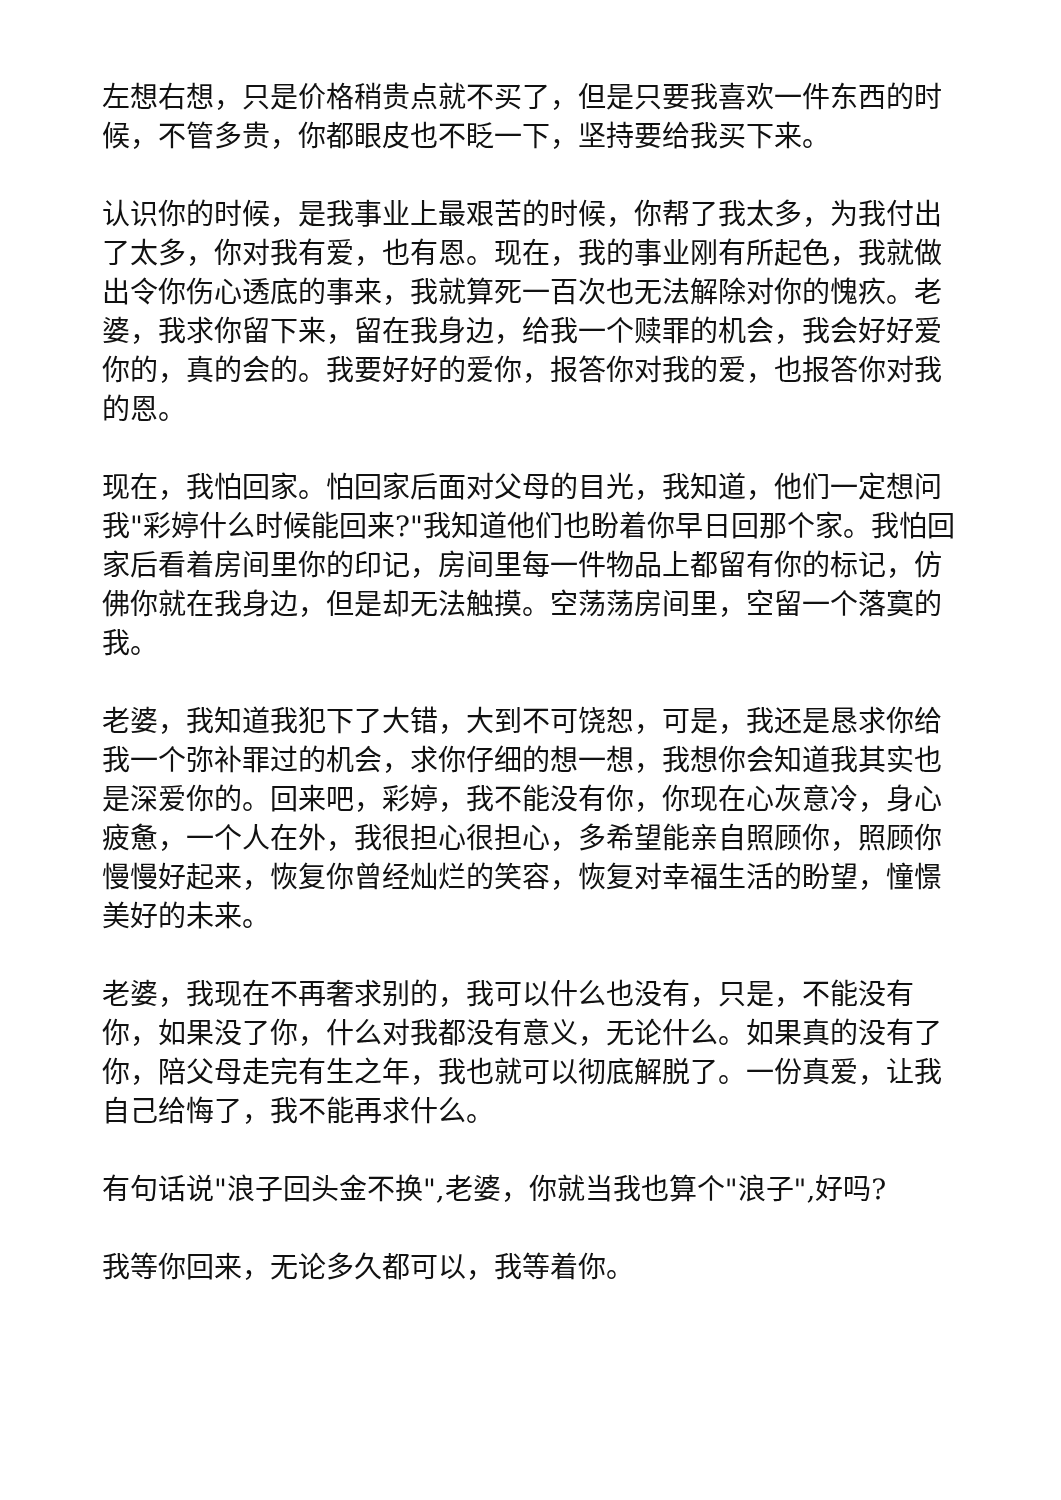左想右想，只是价格稍贵点就不买了，但是只要我喜欢一件东西的时候，不管多贵，你都眼皮也不眨一下，坚持要给我买下来。
认识你的时候，是我事业上最艰苦的时候，你帮了我太多，为我付出了太多，你对我有爱，也有恩。现在，我的事业刚有所起色，我就做出令你伤心透底的事来，我就算死一百次也无法解除对你的愧疚。老婆，我求你留下来，留在我身边，给我一个赎罪的机会，我会好好爱你的，真的会的。我要好好的爱你，报答你对我的爱，也报答你对我的恩。
现在，我怕回家。怕回家后面对父母的目光，我知道，他们一定想问我"彩婷什么时候能回来?"我知道他们也盼着你早日回那个家。我怕回家后看着房间里你的印记，房间里每一件物品上都留有你的标记，仿佛你就在我身边，但是却无法触摸。空荡荡房间里，空留一个落寞的我。
老婆，我知道我犯下了大错，大到不可饶恕，可是，我还是恳求你给我一个弥补罪过的机会，求你仔细的想一想，我想你会知道我其实也是深爱你的。回来吧，彩婷，我不能没有你，你现在心灰意冷，身心疲惫，一个人在外，我很担心很担心，多希望能亲自照顾你，照顾你慢慢好起来，恢复你曾经灿烂的笑容，恢复对幸福生活的盼望，憧憬美好的未来。
老婆，我现在不再奢求别的，我可以什么也没有，只是，不能没有你，如果没了你，什么对我都没有意义，无论什么。如果真的没有了你，陪父母走完有生之年，我也就可以彻底解脱了。一份真爱，让我自己给悔了，我不能再求什么。
有句话说"浪子回头金不换",老婆，你就当我也算个"浪子",好吗?
我等你回来，无论多久都可以，我等着你。